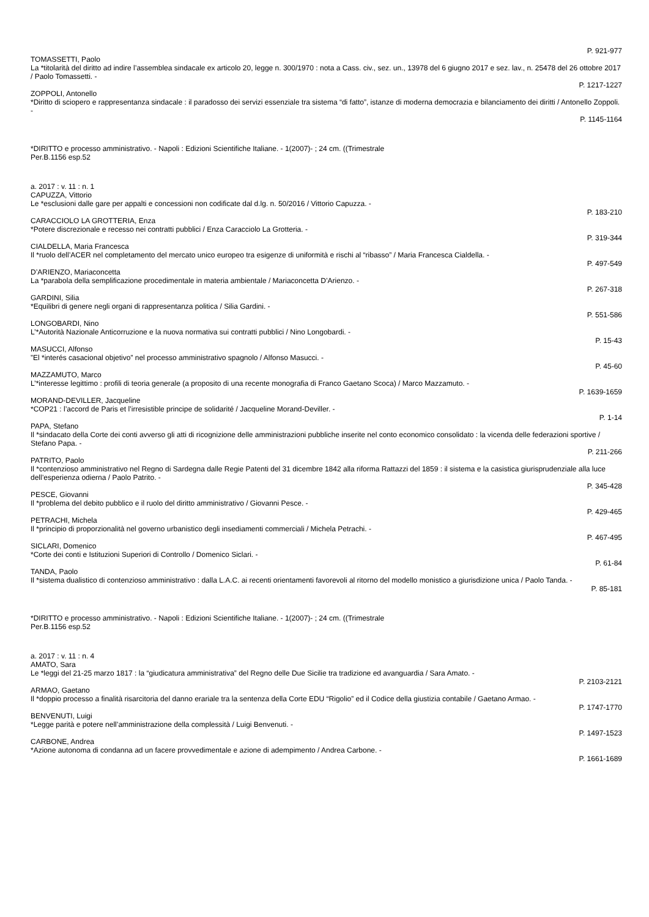P. 921-977
TOMASSETTI, Paolo
La *titolarità del diritto ad indire l’assemblea sindacale ex articolo 20, legge n. 300/1970 : nota a Cass. civ., sez. un., 13978 del 6 giugno 2017 e sez. lav., n. 25478 del 26 ottobre 2017 / Paolo Tomassetti. -
P. 1217-1227
ZOPPOLI, Antonello
*Diritto di sciopero e rappresentanza sindacale : il paradosso dei servizi essenziale tra sistema “di fatto”, istanze di moderna democrazia e bilanciamento dei diritti / Antonello Zoppoli. -
P. 1145-1164
*DIRITTO e processo amministrativo. - Napoli : Edizioni Scientifiche Italiane. - 1(2007)- ; 24 cm. ((Trimestrale
Per.B.1156 esp.52
a. 2017 : v. 11 : n. 1
CAPUZZA, Vittorio
Le *esclusioni dalle gare per appalti e concessioni non codificate dal d.lg. n. 50/2016 / Vittorio Capuzza. -
P. 183-210
CARACCIOLO LA GROTTERIA, Enza
*Potere discrezionale e recesso nei contratti pubblici / Enza Caracciolo La Grotteria. -
P. 319-344
CIALDELLA, Maria Francesca
Il *ruolo dell’ACER nel completamento del mercato unico europeo tra esigenze di uniformità e rischi al “ribasso” / Maria Francesca Cialdella. -
P. 497-549
D’ARIENZO, Mariaconcetta
La *parabola della semplificazione procedimentale in materia ambientale / Mariaconcetta D’Arienzo. -
P. 267-318
GARDINI, Silia
*Equilibri di genere negli organi di rappresentanza politica / Silia Gardini. -
P. 551-586
LONGOBARDI, Nino
L’*Autorità Nazionale Anticorruzione e la nuova normativa sui contratti pubblici / Nino Longobardi. -
P. 15-43
MASUCCI, Alfonso
”El *interés casacional objetivo” nel processo amministrativo spagnolo / Alfonso Masucci. -
P. 45-60
MAZZAMUTO, Marco
L’*interesse legittimo : profili di teoria generale (a proposito di una recente monografia di Franco Gaetano Scoca) / Marco Mazzamuto. -
P. 1639-1659
MORAND-DEVILLER, Jacqueline
*COP21 : l’accord de Paris et l’irresistible principe de solidarité / Jacqueline Morand-Deviller. -
P. 1-14
PAPA, Stefano
Il *sindacato della Corte dei conti avverso gli atti di ricognizione delle amministrazioni pubbliche inserite nel conto economico consolidato : la vicenda delle federazioni sportive / Stefano Papa. -
P. 211-266
PATRITO, Paolo
Il *contenzioso amministrativo nel Regno di Sardegna dalle Regie Patenti del 31 dicembre 1842 alla riforma Rattazzi del 1859 : il sistema e la casistica giurisprudenziale alla luce dell’esperienza odierna / Paolo Patrito. -
P. 345-428
PESCE, Giovanni
Il *problema del debito pubblico e il ruolo del diritto amministrativo / Giovanni Pesce. -
P. 429-465
PETRACHI, Michela
Il *principio di proporzionalità nel governo urbanistico degli insediamenti commerciali / Michela Petrachi. -
P. 467-495
SICLARI, Domenico
*Corte dei conti e Istituzioni Superiori di Controllo / Domenico Siclari. -
P. 61-84
TANDA, Paolo
Il *sistema dualistico di contenzioso amministrativo : dalla L.A.C. ai recenti orientamenti favorevoli al ritorno del modello monistico a giurisdizione unica / Paolo Tanda. -
P. 85-181
*DIRITTO e processo amministrativo. - Napoli : Edizioni Scientifiche Italiane. - 1(2007)- ; 24 cm. ((Trimestrale
Per.B.1156 esp.52
a. 2017 : v. 11 : n. 4
AMATO, Sara
Le *leggi del 21-25 marzo 1817 : la “giudicatura amministrativa” del Regno delle Due Sicilie tra tradizione ed avanguardia / Sara Amato. -
P. 2103-2121
ARMAO, Gaetano
Il *doppio processo a finalità risarcitoria del danno erariale tra la sentenza della Corte EDU “Rigolio” ed il Codice della giustizia contabile / Gaetano Armao. -
P. 1747-1770
BENVENUTI, Luigi
*Legge parità e potere nell’amministrazione della complessità / Luigi Benvenuti. -
P. 1497-1523
CARBONE, Andrea
*Azione autonoma di condanna ad un facere provvedimentale e azione di adempimento / Andrea Carbone. -
P. 1661-1689